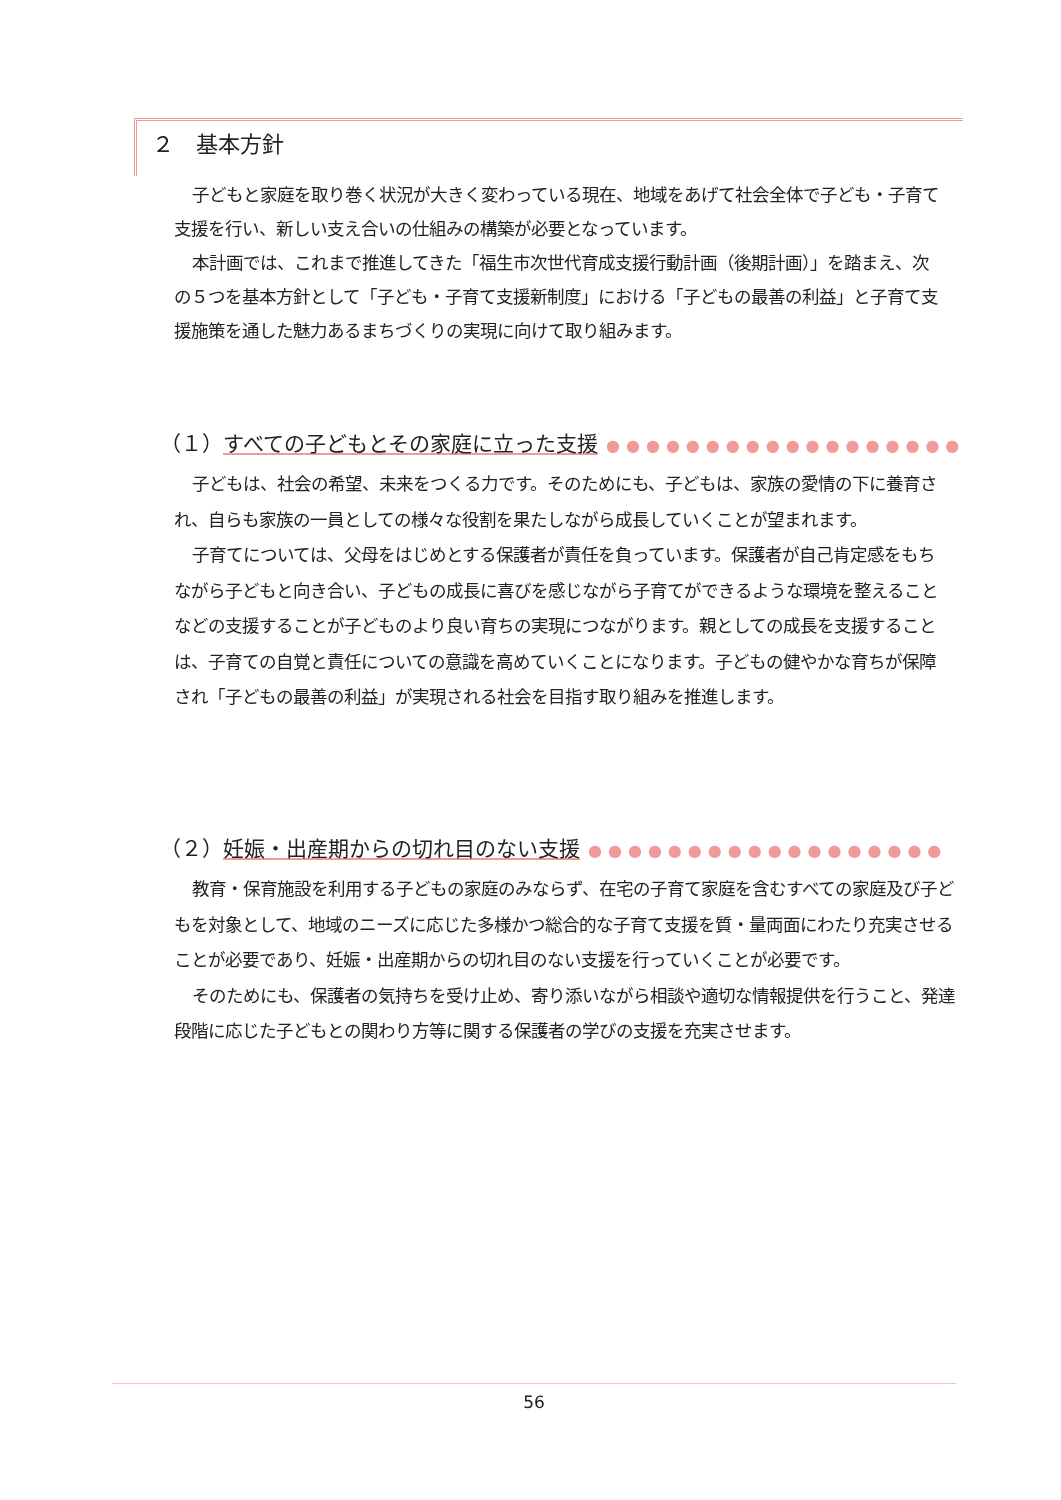２　基本方針
子どもと家庭を取り巻く状況が大きく変わっている現在、地域をあげて社会全体で子ども・子育て支援を行い、新しい支え合いの仕組みの構築が必要となっています。
本計画では、これまで推進してきた「福生市次世代育成支援行動計画（後期計画）」を踏まえ、次の５つを基本方針として「子ども・子育て支援新制度」における「子どもの最善の利益」と子育て支援施策を通した魅力あるまちづくりの実現に向けて取り組みます。
（１） すべての子どもとその家庭に立った支援 ●●●●●●●●●●●●●●●●●●
子どもは、社会の希望、未来をつくる力です。そのためにも、子どもは、家族の愛情の下に養育され、自らも家族の一員としての様々な役割を果たしながら成長していくことが望まれます。
子育てについては、父母をはじめとする保護者が責任を負っています。保護者が自己肯定感をもちながら子どもと向き合い、子どもの成長に喜びを感じながら子育てができるような環境を整えることなどの支援することが子どものより良い育ちの実現につながります。親としての成長を支援することは、子育ての自覚と責任についての意識を高めていくことになります。子どもの健やかな育ちが保障され「子どもの最善の利益」が実現される社会を目指す取り組みを推進します。
（２） 妊娠・出産期からの切れ目のない支援 ●●●●●●●●●●●●●●●●●●
教育・保育施設を利用する子どもの家庭のみならず、在宅の子育て家庭を含むすべての家庭及び子どもを対象として、地域のニーズに応じた多様かつ総合的な子育て支援を質・量両面にわたり充実させることが必要であり、妊娠・出産期からの切れ目のない支援を行っていくことが必要です。
そのためにも、保護者の気持ちを受け止め、寄り添いながら相談や適切な情報提供を行うこと、発達段階に応じた子どもとの関わり方等に関する保護者の学びの支援を充実させます。
56